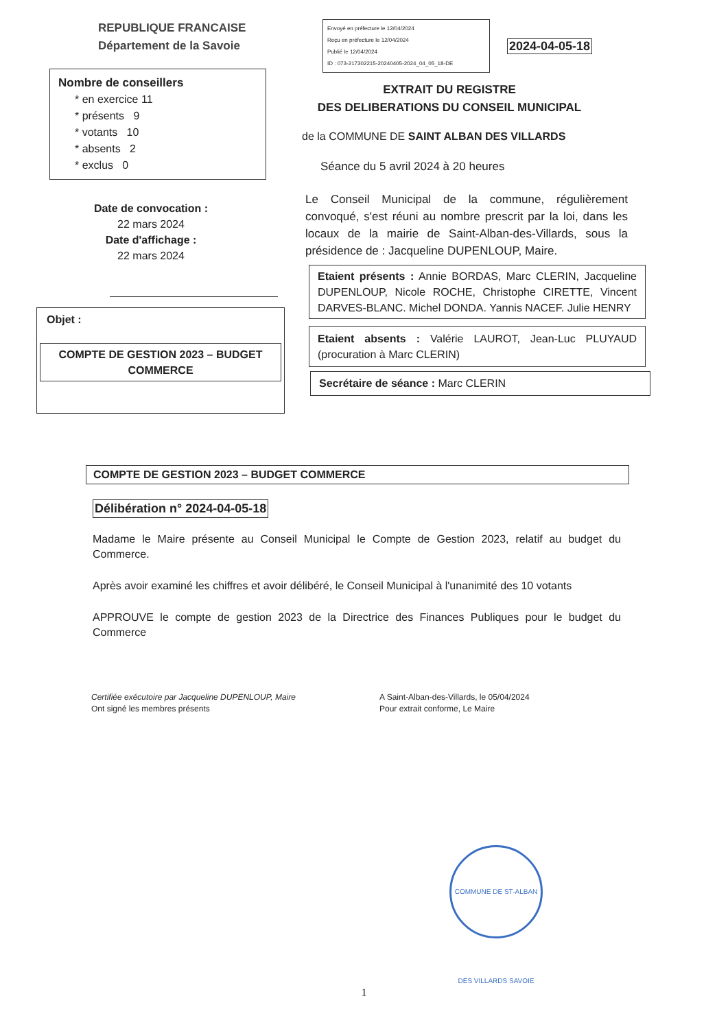REPUBLIQUE FRANCAISE
Département de la Savoie
Nombre de conseillers
* en exercice 11
* présents 9
* votants 10
* absents 2
* exclus 0
Date de convocation :
22 mars 2024
Date d'affichage :
22 mars 2024
Objet :
COMPTE DE GESTION 2023 – BUDGET COMMERCE
Envoyé en préfecture le 12/04/2024
Reçu en préfecture le 12/04/2024
Publié le 12/04/2024
ID : 073-217302215-20240405-2024_04_05_18-DE
2024-04-05-18
EXTRAIT DU REGISTRE
DES DELIBERATIONS DU CONSEIL MUNICIPAL
de la COMMUNE DE SAINT ALBAN DES VILLARDS
Séance du 5 avril 2024 à 20 heures
Le Conseil Municipal de la commune, régulièrement convoqué, s'est réuni au nombre prescrit par la loi, dans les locaux de la mairie de Saint-Alban-des-Villards, sous la présidence de : Jacqueline DUPENLOUP, Maire.
Etaient présents : Annie BORDAS, Marc CLERIN, Jacqueline DUPENLOUP, Nicole ROCHE, Christophe CIRETTE, Vincent DARVES-BLANC. Michel DONDA. Yannis NACEF. Julie HENRY
Etaient absents : Valérie LAUROT, Jean-Luc PLUYAUD (procuration à Marc CLERIN)
Secrétaire de séance : Marc CLERIN
COMPTE DE GESTION 2023 – BUDGET COMMERCE
Délibération n° 2024-04-05-18
Madame le Maire présente au Conseil Municipal le Compte de Gestion 2023, relatif au budget du Commerce.
Après avoir examiné les chiffres et avoir délibéré, le Conseil Municipal à l'unanimité des 10 votants
APPROUVE le compte de gestion 2023 de la Directrice des Finances Publiques pour le budget du Commerce
Certifiée exécutoire par Jacqueline DUPENLOUP, Maire
Ont signé les membres présents
A Saint-Alban-des-Villards, le 05/04/2024
Pour extrait conforme, Le Maire
COMMUNE DE ST-ALBAN DES VILLARDS SAVOIE
1